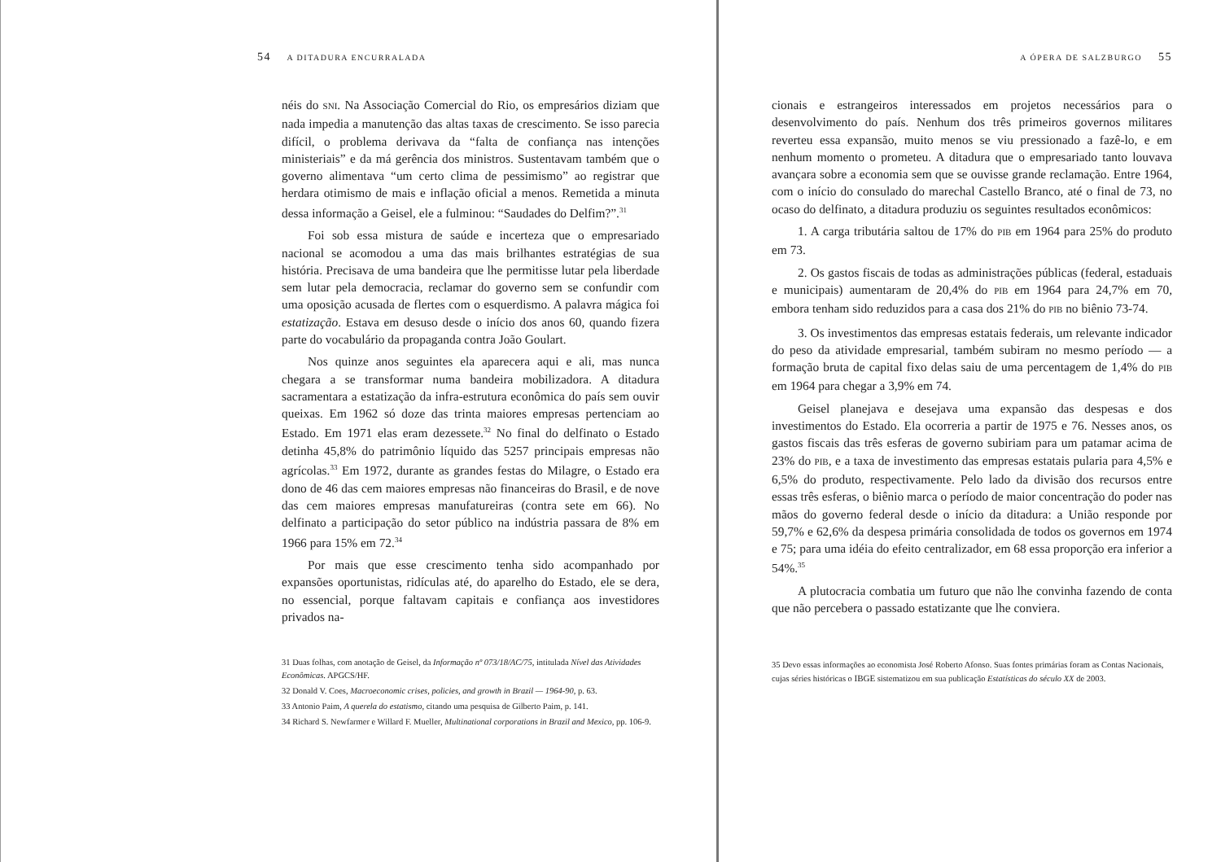54 A DITADURA ENCURRALADA
néis do SNI. Na Associação Comercial do Rio, os empresários diziam que nada impedia a manutenção das altas taxas de crescimento. Se isso parecia difícil, o problema derivava da “falta de confiança nas intenções ministeriais” e da má gerência dos ministros. Sustentavam também que o governo alimentava “um certo clima de pessimismo” ao registrar que herdara otimismo de mais e inflação oficial a menos. Remetida a minuta dessa informação a Geisel, ele a fulminou: “Saudades do Delfim?”.<sup>31</sup>
Foi sob essa mistura de saúde e incerteza que o empresariado nacional se acomodou a uma das mais brilhantes estratégias de sua história. Precisava de uma bandeira que lhe permitisse lutar pela liberdade sem lutar pela democracia, reclamar do governo sem se confundir com uma oposição acusada de flertes com o esquerdismo. A palavra mágica foi estatização. Estava em desuso desde o início dos anos 60, quando fizera parte do vocabulário da propaganda contra João Goulart.
Nos quinze anos seguintes ela aparecera aqui e ali, mas nunca chegara a se transformar numa bandeira mobilizadora. A ditadura sacramentara a estatização da infra-estrutura econômica do país sem ouvir queixas. Em 1962 só doze das trinta maiores empresas pertenciam ao Estado. Em 1971 elas eram dezessete.<sup>32</sup> No final do delfinato o Estado detinha 45,8% do patrimônio líquido das 5257 principais empresas não agrícolas.<sup>33</sup> Em 1972, durante as grandes festas do Milagre, o Estado era dono de 46 das cem maiores empresas não financeiras do Brasil, e de nove das cem maiores empresas manufatureiras (contra sete em 66). No delfinato a participação do setor público na indústria passara de 8% em 1966 para 15% em 72.<sup>34</sup>
Por mais que esse crescimento tenha sido acompanhado por expansões oportunistas, ridículas até, do aparelho do Estado, ele se dera, no essencial, porque faltavam capitais e confiança aos investidores privados na-
31 Duas folhas, com anotação de Geisel, da Informação nº 073/18/AC/75, intitulada Nível das Atividades Econômicas. APGCS/HF.
32 Donald V. Coes, Macroeconomic crises, policies, and growth in Brazil — 1964-90, p. 63.
33 Antonio Paim, A querela do estatismo, citando uma pesquisa de Gilberto Paim, p. 141.
34 Richard S. Newfarmer e Willard F. Mueller, Multinational corporations in Brazil and Mexico, pp. 106-9.
A ÓPERA DE SALZBURGO 55
cionais e estrangeiros interessados em projetos necessários para o desenvolvimento do país. Nenhum dos três primeiros governos militares reverteu essa expansão, muito menos se viu pressionado a fazê-lo, e em nenhum momento o prometeu. A ditadura que o empresariado tanto louvava avançara sobre a economia sem que se ouvisse grande reclamação. Entre 1964, com o início do consulado do marechal Castello Branco, até o final de 73, no ocaso do delfinato, a ditadura produziu os seguintes resultados econômicos:
1. A carga tributária saltou de 17% do PIB em 1964 para 25% do produto em 73.
2. Os gastos fiscais de todas as administrações públicas (federal, estaduais e municipais) aumentaram de 20,4% do PIB em 1964 para 24,7% em 70, embora tenham sido reduzidos para a casa dos 21% do PIB no biênio 73-74.
3. Os investimentos das empresas estatais federais, um relevante indicador do peso da atividade empresarial, também subiram no mesmo período — a formação bruta de capital fixo delas saiu de uma percentagem de 1,4% do PIB em 1964 para chegar a 3,9% em 74.
Geisel planejava e desejava uma expansão das despesas e dos investimentos do Estado. Ela ocorreria a partir de 1975 e 76. Nesses anos, os gastos fiscais das três esferas de governo subiriam para um patamar acima de 23% do PIB, e a taxa de investimento das empresas estatais pularia para 4,5% e 6,5% do produto, respectivamente. Pelo lado da divisão dos recursos entre essas três esferas, o biênio marca o período de maior concentração do poder nas mãos do governo federal desde o início da ditadura: a União responde por 59,7% e 62,6% da despesa primária consolidada de todos os governos em 1974 e 75; para uma idéia do efeito centralizador, em 68 essa proporção era inferior a 54%.<sup>35</sup>
A plutocracia combatia um futuro que não lhe convinha fazendo de conta que não percebera o passado estatizante que lhe conviera.
35 Devo essas informações ao economista José Roberto Afonso. Suas fontes primárias foram as Contas Nacionais, cujas séries históricas o IBGE sistematizou em sua publicação Estatísticas do século XX de 2003.